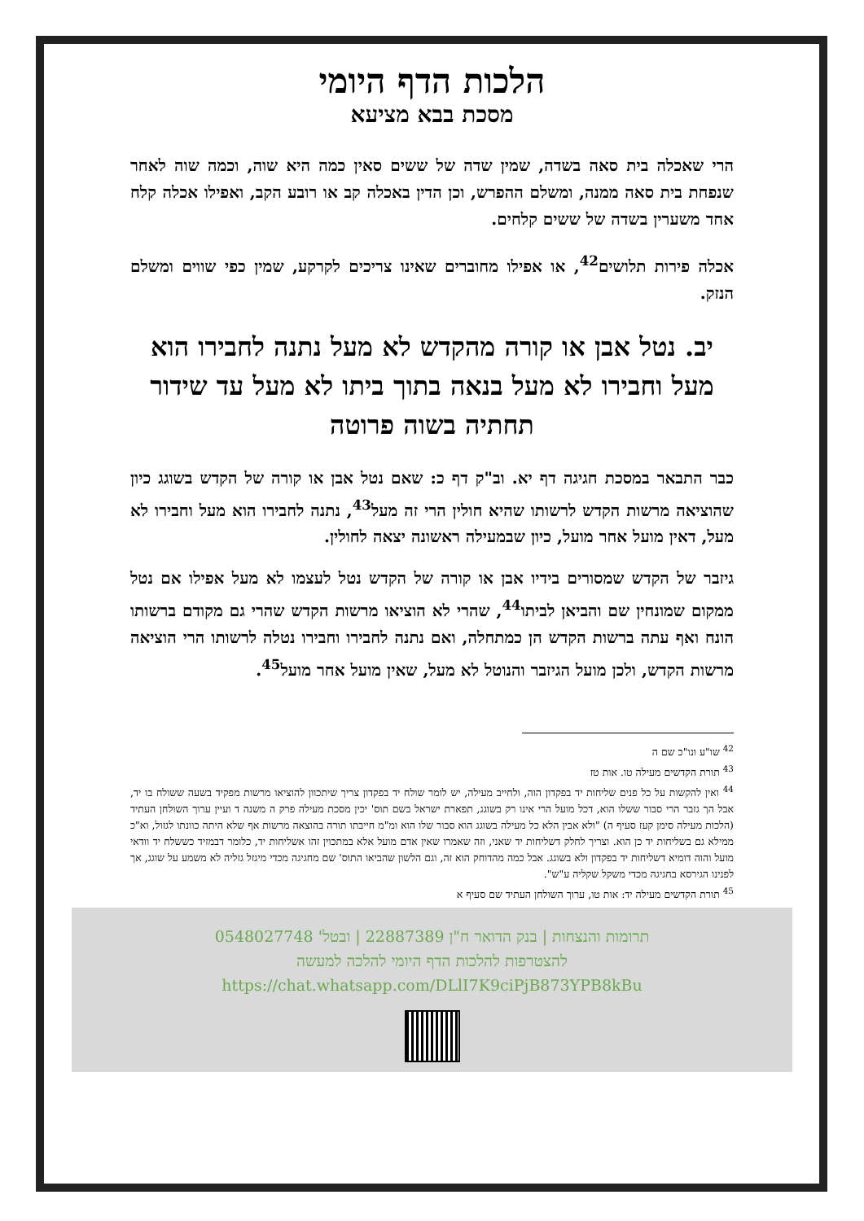הלכות הדף היומי
מסכת בבא מציעא
הרי שאכלה בית סאה בשדה, שמין שדה של ששים סאין כמה היא שוה, וכמה שוה לאחר שנפחת בית סאה ממנה, ומשלם ההפרש, וכן הדין באכלה קב או רובע הקב, ואפילו אכלה קלח אחד משערין בשדה של ששים קלחים.
אכלה פירות תלושים<sup>42</sup>, או אפילו מחוברים שאינו צריכים לקרקע, שמין כפי שווים ומשלם הנזק.
יב. נטל אבן או קורה מהקדש לא מעל נתנה לחבירו הוא מעל וחבירו לא מעל בנאה בתוך ביתו לא מעל עד שידור תחתיה בשוה פרוטה
כבר התבאר במסכת חגיגה דף יא. וב"ק דף כ: שאם נטל אבן או קורה של הקדש בשוגג כיון שהוציאה מרשות הקדש לרשותו שהיא חולין הרי זה מעל<sup>43</sup>, נתנה לחבירו הוא מעל וחבירו לא מעל, דאין מועל אחר מועל, כיון שבמעילה ראשונה יצאה לחולין.
גיזבר של הקדש שמסורים בידיו אבן או קורה של הקדש נטל לעצמו לא מעל אפילו אם נטל ממקום שמונחין שם והביאן לביתו<sup>44</sup>, שהרי לא הוציאו מרשות הקדש שהרי גם מקודם ברשותו הונח ואף עתה ברשות הקדש הן כמתחלה, ואם נתנה לחבירו וחבירו נטלה לרשותו הרי הוציאה מרשות הקדש, ולכן מועל הגיזבר והנוטל לא מעל, שאין מועל אחר מועל<sup>45</sup>.
<sup>42</sup> שו"ע ונו"כ שם ה
<sup>43</sup> תורת הקדשים מעילה טו. אות טז
<sup>44</sup> ואין להקשות על כל פנים שליחות יד בפקדון הוה, ולחייב מעילה, יש לומר שולח יד בפקדון צריך שיתכוון להוציאו מרשות מפקיד בשעה ששולח בו יד, אבל הך גזבר הרי סבור ששלו הוא, דכל מועל הרי אינו רק בשוגג, תפארת ישראל בשם תוס' יכין מסכת מעילה פרק ה משנה ד ועיין ערוך השולחן העתיד (הלכות מעילה סימן קעז סעיף ה) "ולא אבין הלא כל מעילה בשוגג הוא סבור שלו הוא ומ"מ חייבתו תורה בהוצאה מרשות אף שלא היתה כוונתו לגזול, וא"כ ממילא גם בשליחות יד כן הוא. וצריך לחלק דשליחות יד שאני, וזה שאמרו שאין אדם מועל אלא במתכוין זהו אשליחות יד, כלומר דבמזיד כששלח יד וודאי מועל והוה דומיא דשליחות יד בפקדון ולא בשוגג. אבל כמה מהדוחק הוא זה, וגם הלשון שהביאו התוס' שם מחגיגה מכדי מיגזל גזליה לא משמע על שוגג, אך לפנינו הגירסא בחגיגה מכדי משקל שקליה ע"ש".
<sup>45</sup> תורת הקדשים מעילה יד: אות טו, ערוך השולחן העתיד שם סעיף א
תרומות והנצחות | בנק הדואר ח"ן 22887389 | ובטל' 0548027748
להצטרפות להלכות הדף היומי להלכה למעשה
https://chat.whatsapp.com/DLlI7K9ciPjB873YPB8kBu